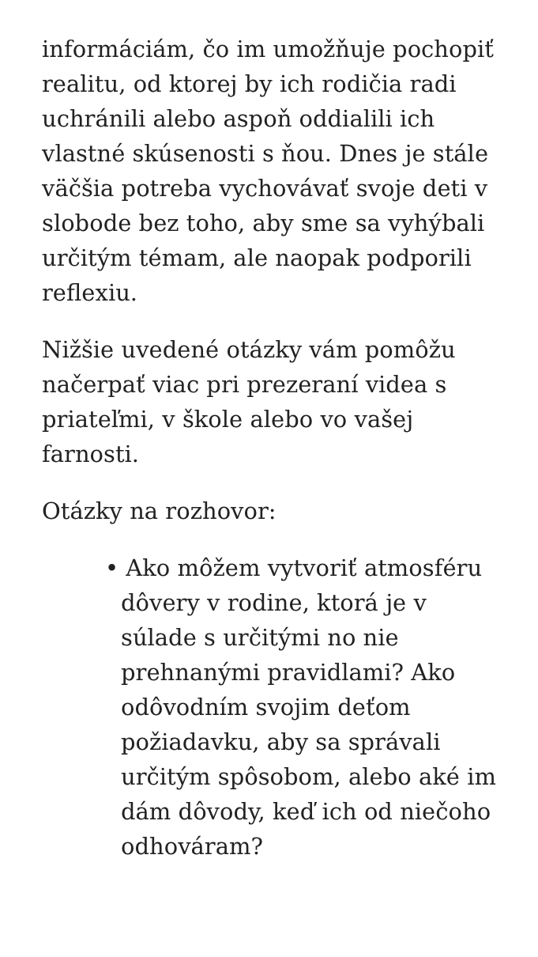informáciám, čo im umožňuje pochopiť realitu, od ktorej by ich rodičia radi uchránili alebo aspoň oddialili ich vlastné skúsenosti s ňou. Dnes je stále väčšia potreba vychovávať svoje deti v slobode bez toho, aby sme sa vyhýbali určitým témam, ale naopak podporili reflexiu.
Nižšie uvedené otázky vám pomôžu načerpať viac pri prezeraní videa s priateľmi, v škole alebo vo vašej farnosti.
Otázky na rozhovor:
• Ako môžem vytvoriť atmosféru dôvery v rodine, ktorá je v súlade s určitými no nie prehnanými pravidlami? Ako odôvodním svojim deťom požiadavku, aby sa správali určitým spôsobom, alebo aké im dám dôvody, keď ich od niečoho odhováram?